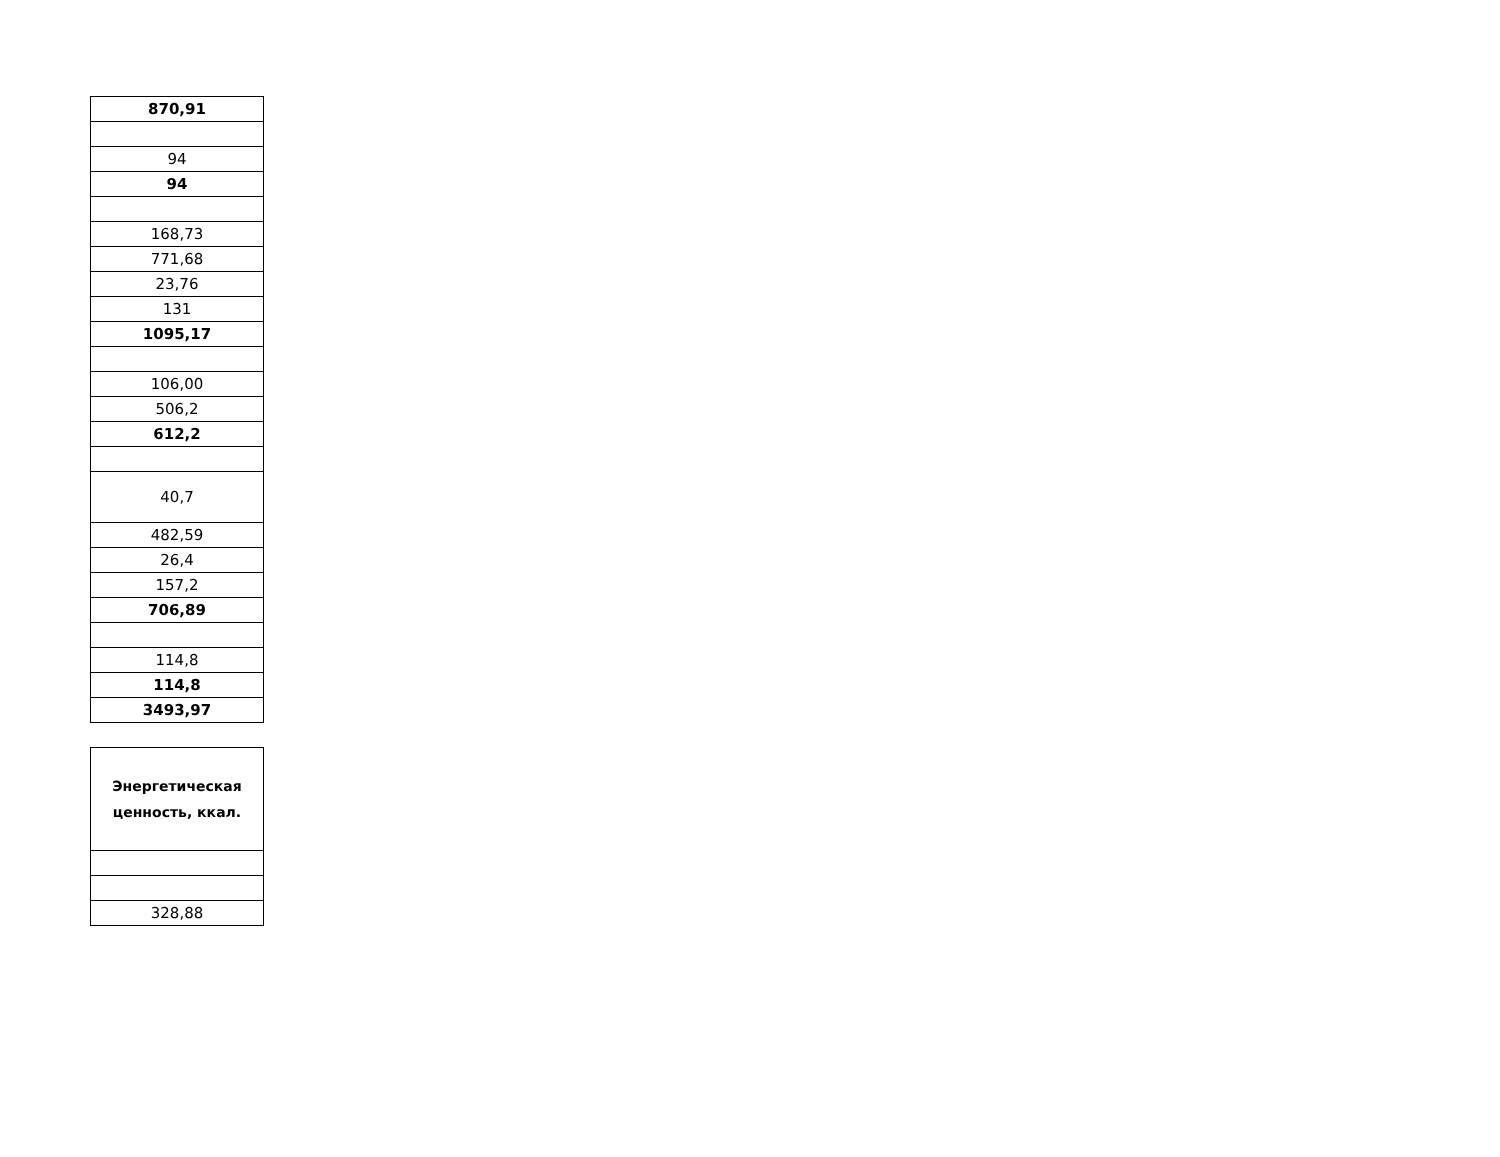| 870,91 |
| 94 |
| 94 |
| 168,73 |
| 771,68 |
| 23,76 |
| 131 |
| 1095,17 |
| 106,00 |
| 506,2 |
| 612,2 |
| 40,7 |
| 482,59 |
| 26,4 |
| 157,2 |
| 706,89 |
| 114,8 |
| 114,8 |
| 3493,97 |
| Энергетическая ценность, ккал. |
| 328,88 |